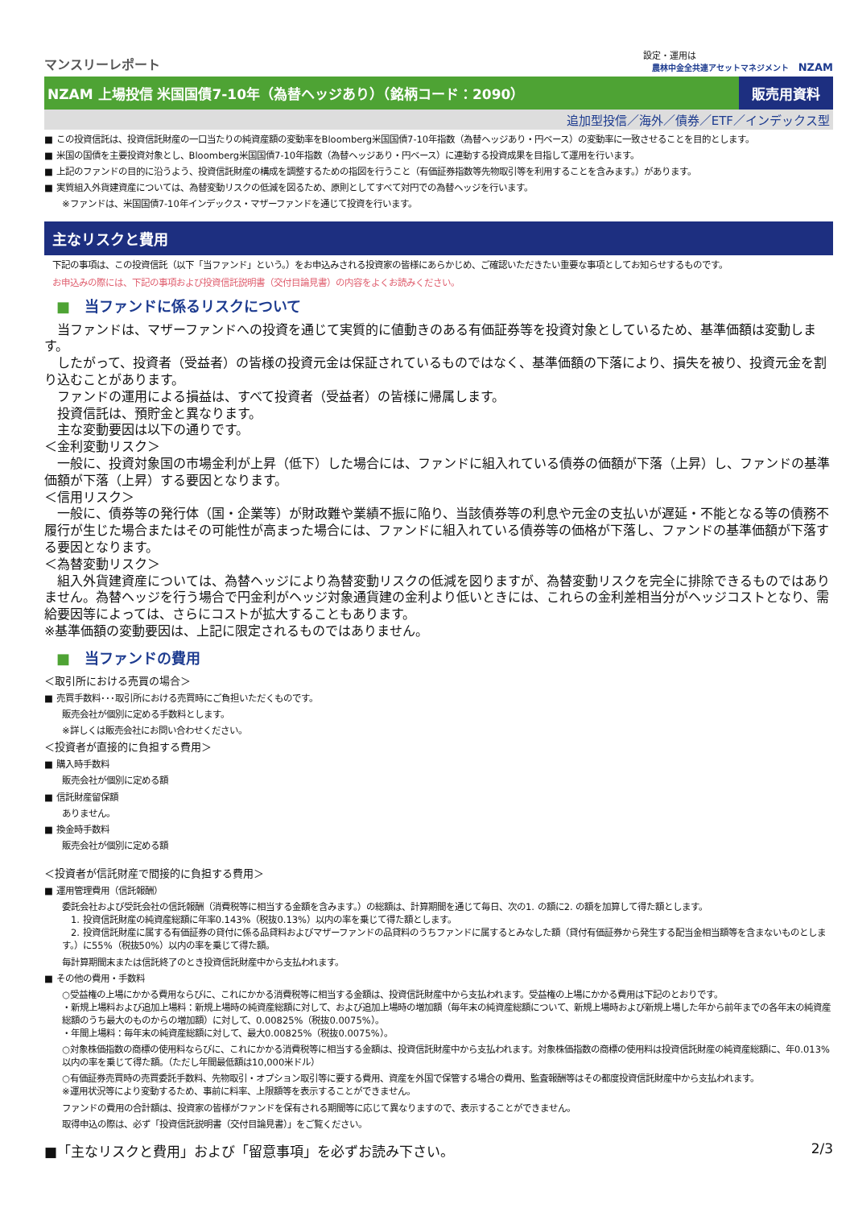マンスリーレポート
設定・運用は
農林中金全共連アセットマネジメント NZAM
NZAM 上場投信 米国国債7-10年（為替ヘッジあり）（銘柄コード：2090）
販売用資料
追加型投信／海外／債券／ETF／インデックス型
■ この投資信託は、投資信託財産の一口当たりの純資産額の変動率をBloomberg米国国債7-10年指数（為替ヘッジあり・円ベース）の変動率に一致させることを目的とします。
■ 米国の国債を主要投資対象とし、Bloomberg米国国債7-10年指数（為替ヘッジあり・円ベース）に連動する投資成果を目指して運用を行います。
■ 上記のファンドの目的に沿うよう、投資信託財産の構成を調整するための指図を行うこと（有価証券指数等先物取引等を利用することを含みます。）があります。
■ 実質組入外貨建資産については、為替変動リスクの低減を図るため、原則としてすべて対円での為替ヘッジを行います。
※ファンドは、米国国債7-10年インデックス・マザーファンドを通じて投資を行います。
主なリスクと費用
下記の事項は、この投資信託（以下「当ファンド」という。）をお申込みされる投資家の皆様にあらかじめ、ご確認いただきたい重要な事項としてお知らせするものです。
お申込みの際には、下記の事項および投資信託説明書（交付目論見書）の内容をよくお読みください。
■　当ファンドに係るリスクについて
　当ファンドは、マザーファンドへの投資を通じて実質的に値動きのある有価証券等を投資対象としているため、基準価額は変動します。
　したがって、投資者（受益者）の皆様の投資元金は保証されているものではなく、基準価額の下落により、損失を被り、投資元金を割り込むことがあります。
　ファンドの運用による損益は、すべて投資者（受益者）の皆様に帰属します。
　投資信託は、預貯金と異なります。
　主な変動要因は以下の通りです。
＜金利変動リスク＞
　一般に、投資対象国の市場金利が上昇（低下）した場合には、ファンドに組入れている債券の価額が下落（上昇）し、ファンドの基準価額が下落（上昇）する要因となります。
＜信用リスク＞
　一般に、債券等の発行体（国・企業等）が財政難や業績不振に陥り、当該債券等の利息や元金の支払いが遅延・不能となる等の債務不履行が生じた場合またはその可能性が高まった場合には、ファンドに組入れている債券等の価格が下落し、ファンドの基準価額が下落する要因となります。
＜為替変動リスク＞
　組入外貨建資産については、為替ヘッジにより為替変動リスクの低減を図りますが、為替変動リスクを完全に排除できるものではありません。為替ヘッジを行う場合で円金利がヘッジ対象通貨建の金利より低いときには、これらの金利差相当分がヘッジコストとなり、需給要因等によっては、さらにコストが拡大することもあります。
※基準価額の変動要因は、上記に限定されるものではありません。
■　当ファンドの費用
＜取引所における売買の場合＞
■ 売買手数料･･･取引所における売買時にご負担いただくものです。
販売会社が個別に定める手数料とします。
※詳しくは販売会社にお問い合わせください。
＜投資者が直接的に負担する費用＞
■ 購入時手数料
販売会社が個別に定める額
■ 信託財産留保額
ありません。
■ 換金時手数料
販売会社が個別に定める額
＜投資者が信託財産で間接的に負担する費用＞
■ 運用管理費用（信託報酬）
委託会社および受託会社の信託報酬（消費税等に相当する金額を含みます。）の総額は、計算期間を通じて毎日、次の1. の額に2. の額を加算して得た額とします。
　1. 投資信託財産の純資産総額に年率0.143%（税抜0.13%）以内の率を乗じて得た額とします。
　2. 投資信託財産に属する有価証券の貸付に係る品貸料およびマザーファンドの品貸料のうちファンドに属するとみなした額（貸付有価証券から発生する配当金相当額等を含まないものとします。）に55%（税抜50%）以内の率を乗じて得た額。
毎計算期間末または信託終了のとき投資信託財産中から支払われます。
■ その他の費用・手数料
○受益権の上場にかかる費用ならびに、これにかかる消費税等に相当する金額は、投資信託財産中から支払われます。受益権の上場にかかる費用は下記のとおりです。
・新規上場料および追加上場料：新規上場時の純資産総額に対して、および追加上場時の増加額（毎年末の純資産総額について、新規上場時および新規上場した年から前年までの各年末の純資産総額のうち最大のものからの増加額）に対して、0.00825%（税抜0.0075%）。
・年間上場料：毎年末の純資産総額に対して、最大0.00825%（税抜0.0075%）。
○対象株価指数の商標の使用料ならびに、これにかかる消費税等に相当する金額は、投資信託財産中から支払われます。対象株価指数の商標の使用料は投資信託財産の純資産総額に、年0.013%以内の率を乗じて得た額。（ただし年間最低額は10,000米ドル）
○有価証券売買時の売買委託手数料、先物取引・オプション取引等に要する費用、資産を外国で保管する場合の費用、監査報酬等はその都度投資信託財産中から支払われます。
※運用状況等により変動するため、事前に料率、上限額等を表示することができません。
ファンドの費用の合計額は、投資家の皆様がファンドを保有される期間等に応じて異なりますので、表示することができません。
取得申込の際は、必ず「投資信託説明書（交付目論見書）」をご覧ください。
■「主なリスクと費用」および「留意事項」を必ずお読み下さい。 2/3